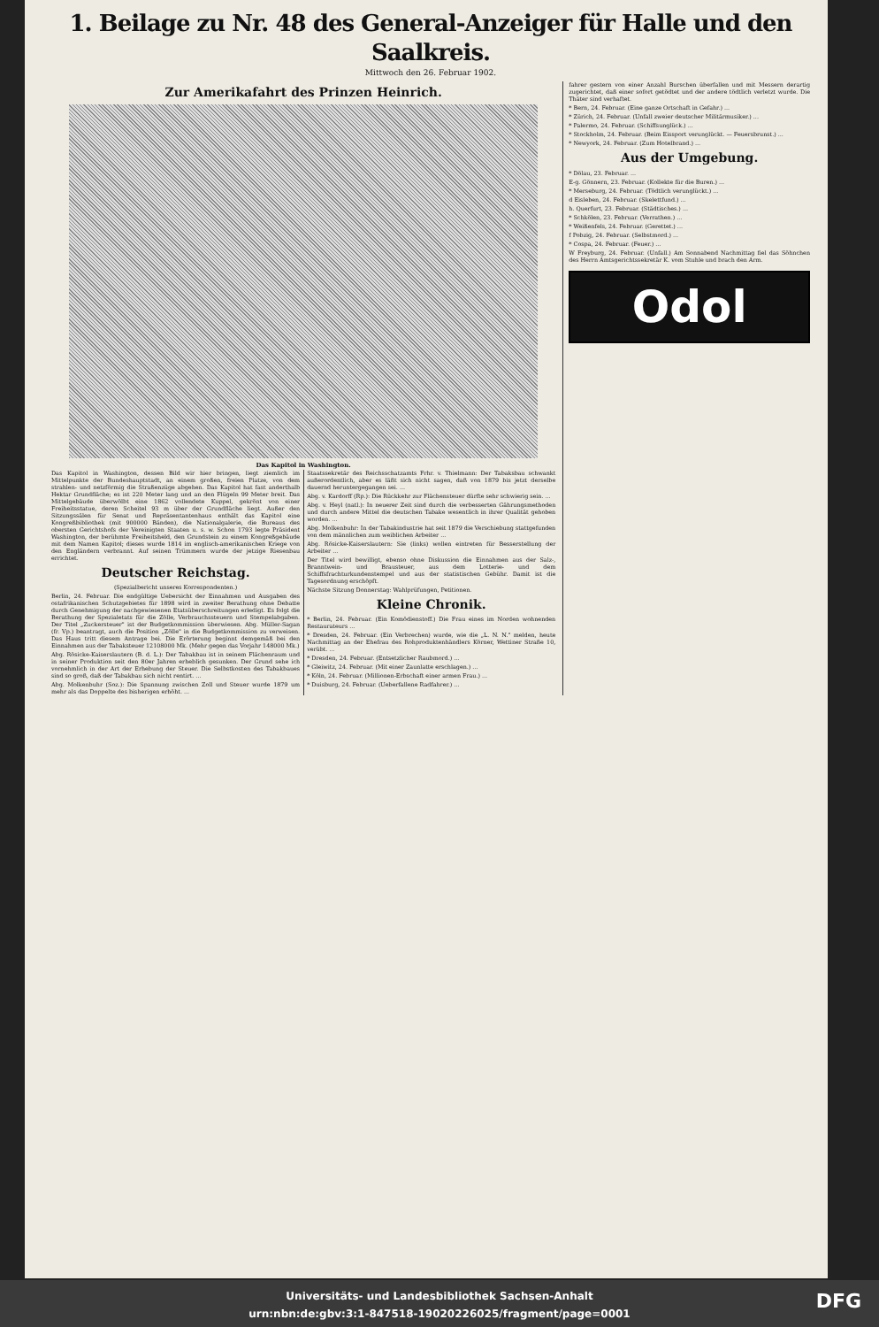1. Beilage zu Nr. 48 des General-Anzeiger für Halle und den Saalkreis.
Mittwoch den 26. Februar 1902.
Zur Amerikafahrt des Prinzen Heinrich.
Das Kapitol in Washington.
Das Kapitol in Washington, dessen Bild wir hier bringen, liegt ziemlich im Mittelpunkte der Bundeshauptstadt, an einem großen, freien Platze, von dem strahlen- und netzförmig die Straßenzüge abgehen. Das Kapitol hat fast anderthalb Hektar Grundfläche; es ist 220 Meter lang und an den Flügeln 99 Meter breit. Das Mittelgebäude überwölbt eine 1862 vollendete Kuppel, gekrönt von einer Freiheitsstatue, deren Scheitel 93 m über der Grundfläche liegt. Außer den Sitzungssälen für Senat und Repräsentantenhaus enthält das Kapitol eine Kongreßbibliothek (mit 900000 Bänden), die Nationalgalerie, die Bureaus des obersten Gerichtshofs der Vereinigten Staaten u. s. w. Schon 1793 legte Präsident Washington, der berühmte Freiheitsheld, den Grundstein zu einem Kongreßgebäude mit dem Namen Kapitol; dieses wurde 1814 im englisch-amerikanischen Kriege von den Engländern verbrannt. Auf seinen Trümmern wurde der jetzige Riesenbau errichtet.
Deutscher Reichstag.
(Spezialbericht unseres Korrespondenten.)
Berlin, 24. Februar. Die endgültige Uebersicht der Einnahmen und Ausgaben des ostafrikanischen Schutzgebietes für 1898 wird in zweiter Berathung ohne Debatte durch Genehmigung der nachgewiesenen Etatsüberschreitungen erledigt. Es folgt die Berathung der Spezialetats für die Zölle, Verbrauchssteuern und Stempelabgaben. Der Titel „Zuckersteuer" ist der Budgetkommission überwiesen. Abg. Müller-Sagan (fr. Vp.) beantragt, auch die Position „Zölle" in die Budgetkommission zu verweisen. Das Haus tritt diesem Antrage bei. Die Erörterung beginnt demgemäß bei den Einnahmen aus der Tabaksteuer 12108000 Mk. (Mehr gegen das Vorjahr 148000 Mk.)
Abg. Rösicke-Kaiserslautern (B. d. L.): Der Tabakbau ist in seinem Flächenraum und in seiner Produktion seit den 80er Jahren erheblich gesunken. Der Grund sehe ich vornehmlich in der Art der Erhebung der Steuer. Die Selbstkosten des Tabakbaues sind so groß, daß der Tabakbau sich nicht rentirt. ...
Abg. Molkenbuhr (Soz.): Die Spannung zwischen Zoll und Steuer wurde 1879 um mehr als das Doppelte des bisherigen erhöht. ...
Staatssekretär des Reichsschatzamts Frhr. v. Thielmann: Der Tabaksbau schwankt außerordentlich, aber es läßt sich nicht sagen, daß von 1879 bis jetzt derselbe dauernd heruntergegangen sei. ...
Abg. v. Kardorff (Rp.): Die Rückkehr zur Flächensteuer dürfte sehr schwierig sein. ...
Abg. v. Heyl (natl.): In neuerer Zeit sind durch die verbesserten Gährungsmethoden und durch andere Mittel die deutschen Tabake wesentlich in ihrer Qualität gehoben worden. ...
Abg. Molkenbuhr: In der Tabakindustrie hat seit 1879 die Verschiebung stattgefunden von dem männlichen zum weiblichen Arbeiter ...
Abg. Rösicke-Kaiserslautern: Sie (links) wollen eintreten für Besserstellung der Arbeiter ...
Der Titel wird bewilligt, ebenso ohne Diskussion die Einnahmen aus der Salz-, Branntwein- und Brausteuer, aus dem Lotterie- und dem Schiffsfrachturkundenstempel und aus der statistischen Gebühr. Damit ist die Tagesordnung erschöpft.
Nächste Sitzung Donnerstag: Wahlprüfungen, Petitionen.
Kleine Chronik.
* Berlin, 24. Februar. (Ein Komödienstoff.) Die Frau eines im Norden wohnenden Restaurateurs ...
* Dresden, 24. Februar. (Ein Verbrechen) wurde, wie die „L. N. N." melden, heute Nachmittag an der Ehefrau des Rohproduktenhändlers Körner, Wettiner Straße 10, verübt. ...
* Dresden, 24. Februar. (Entsetzlicher Raubmord.) ...
* Gleiwitz, 24. Februar. (Mit einer Zaunlatte erschlagen.) ...
* Köln, 24. Februar. (Millionen-Erbschaft einer armen Frau.) ...
* Duisburg, 24. Februar. (Ueberfallene Radfahrer.) ...
fahrer gestern von einer Anzahl Burschen überfallen und mit Messern derartig zugerichtet, daß einer sofort getödtet und der andere tödtlich verletzt wurde. Die Thäter sind verhaftet.
* Bern, 24. Februar. (Eine ganze Ortschaft in Gefahr.) ...
* Zürich, 24. Februar. (Unfall zweier deutscher Militärmusiker.) ...
* Palermo, 24. Februar. (Schiffsunglück.) ...
* Stockholm, 24. Februar. (Beim Eissport verunglückt. — Feuersbrunst.) ...
* Newyork, 24. Februar. (Zum Hotelbrand.) ...
Aus der Umgebung.
* Dölau, 23. Februar. ...
E-g. Gönnern, 23. Februar. (Kollekte für die Buren.) ...
* Merseburg, 24. Februar. (Tödtlich verunglückt.) ...
d Eisleben, 24. Februar. (Skelettfund.) ...
h. Querfurt, 23. Februar. (Städtisches.) ...
* Schkölen, 23. Februar. (Verrathen.) ...
* Weißenfels, 24. Februar. (Gerettet.) ...
f Pobzig, 24. Februar. (Selbstmord.) ...
* Cospa, 24. Februar. (Feuer.) ...
W Freyburg, 24. Februar. (Unfall.) Am Sonnabend Nachmittag fiel das Söhnchen des Herrn Amtsgerichtssekretär K. vom Stuhle und brach den Arm.
Odol
Universitäts- und Landesbibliothek Sachsen-Anhalt
urn:nbn:de:gbv:3:1-847518-19020226025/fragment/page=0001
DFG